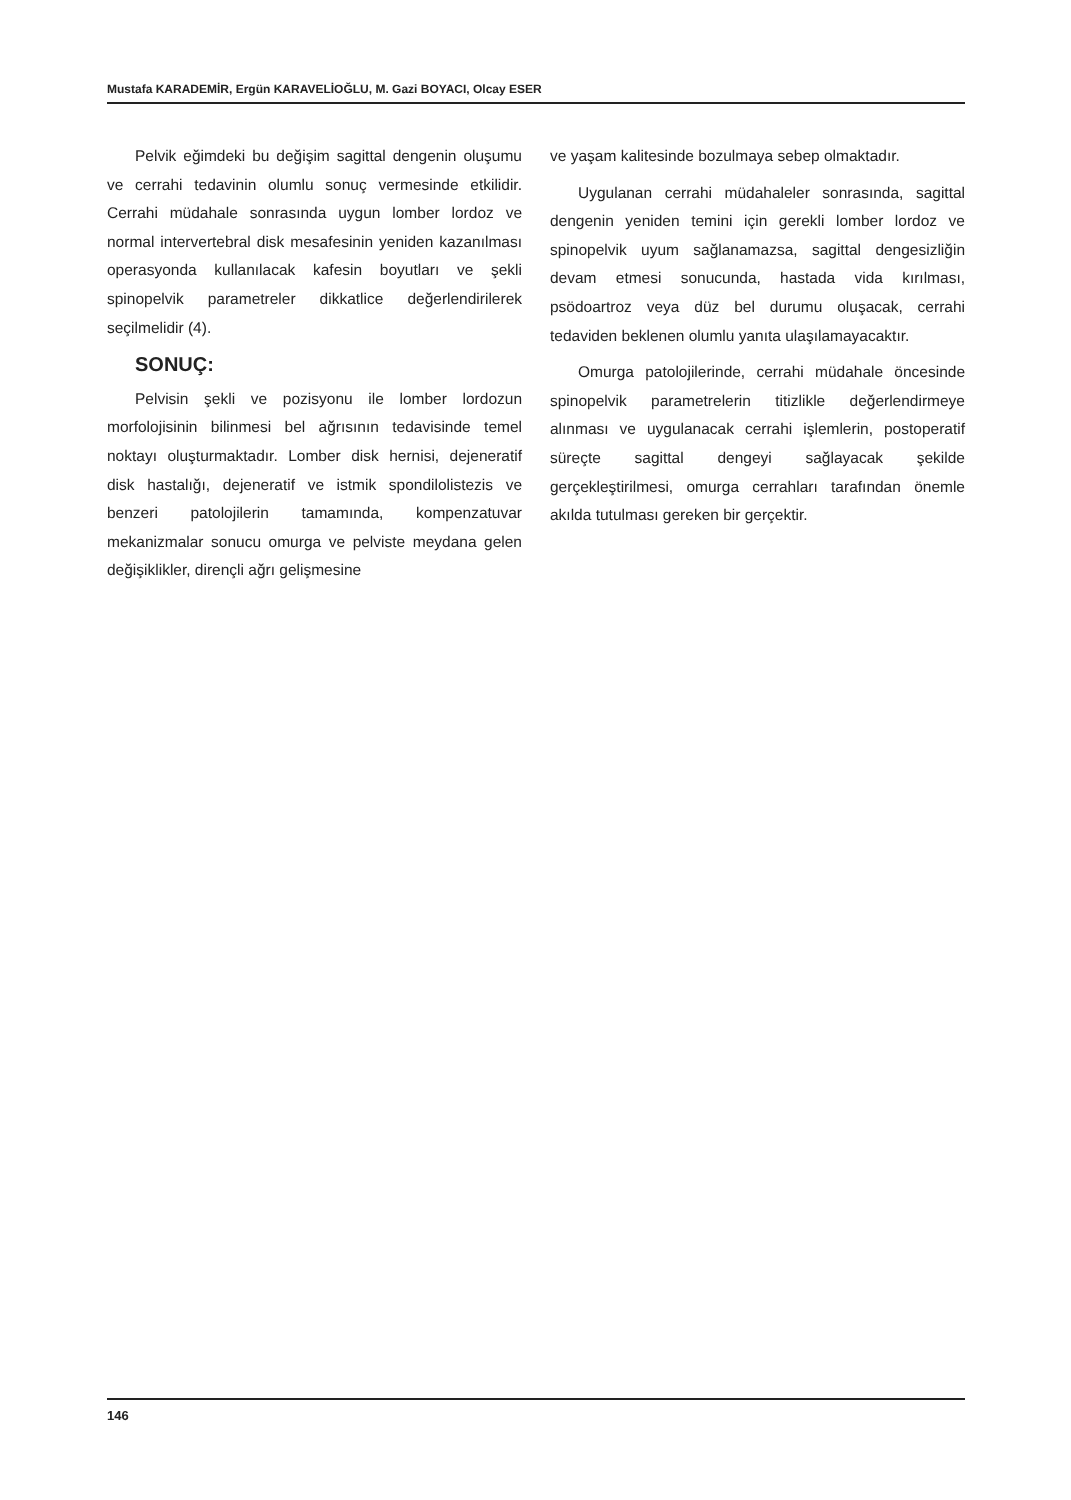Mustafa KARADEMİR, Ergün KARAVELİOĞLU, M. Gazi BOYACI, Olcay ESER
Pelvik eğimdeki bu değişim sagittal dengenin oluşumu ve cerrahi tedavinin olumlu sonuç vermesinde etkilidir. Cerrahi müdahale sonrasında uygun lomber lordoz ve normal intervertebral disk mesafesinin yeniden kazanılması operasyonda kullanılacak kafesin boyutları ve şekli spinopelvik parametreler dikkatlice değerlendirilerek seçilmelidir (4).
SONUÇ:
Pelvisin şekli ve pozisyonu ile lomber lordozun morfolojisinin bilinmesi bel ağrısının tedavisinde temel noktayı oluşturmaktadır. Lomber disk hernisi, dejeneratif disk hastalığı, dejeneratif ve istmik spondilolistezis ve benzeri patolojilerin tamamında, kompenzatuvar mekanizmalar sonucu omurga ve pelviste meydana gelen değişiklikler, dirençli ağrı gelişmesine
ve yaşam kalitesinde bozulmaya sebep olmaktadır.
Uygulanan cerrahi müdahaleler sonrasında, sagittal dengenin yeniden temini için gerekli lomber lordoz ve spinopelvik uyum sağlanamazsa, sagittal dengesizliğin devam etmesi sonucunda, hastada vida kırılması, psödoartroz veya düz bel durumu oluşacak, cerrahi tedaviden beklenen olumlu yanıta ulaşılamayacaktır.
Omurga patolojilerinde, cerrahi müdahale öncesinde spinopelvik parametrelerin titizlikle değerlendirmeye alınması ve uygulanacak cerrahi işlemlerin, postoperatif süreçte sagittal dengeyi sağlayacak şekilde gerçekleştirilmesi, omurga cerrahları tarafından önemle akılda tutulması gereken bir gerçektir.
146